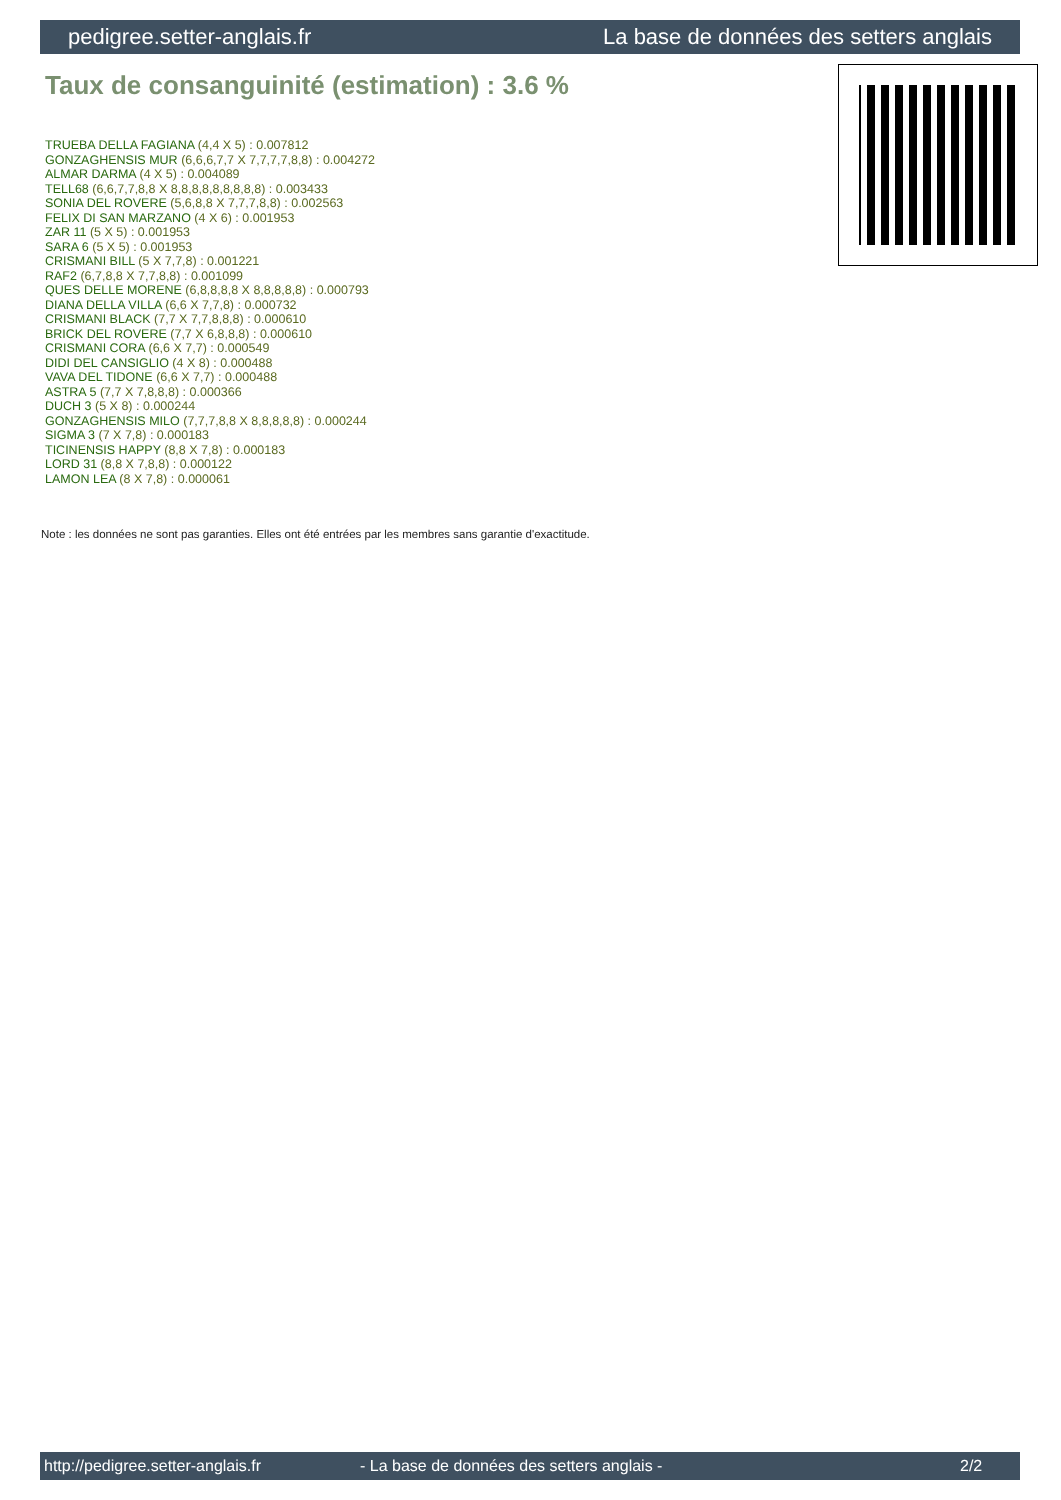pedigree.setter-anglais.fr La base de données des setters anglais
Taux de consanguinité (estimation) : 3.6 %
TRUEBA DELLA FAGIANA (4,4 X 5) : 0.007812
GONZAGHENSIS MUR (6,6,6,7,7 X 7,7,7,7,8,8) : 0.004272
ALMAR DARMA (4 X 5) : 0.004089
TELL68 (6,6,7,7,8,8 X 8,8,8,8,8,8,8,8,8) : 0.003433
SONIA DEL ROVERE (5,6,8,8 X 7,7,7,8,8) : 0.002563
FELIX DI SAN MARZANO (4 X 6) : 0.001953
ZAR 11 (5 X 5) : 0.001953
SARA 6 (5 X 5) : 0.001953
CRISMANI BILL (5 X 7,7,8) : 0.001221
RAF2 (6,7,8,8 X 7,7,8,8) : 0.001099
QUES DELLE MORENE (6,8,8,8,8 X 8,8,8,8,8) : 0.000793
DIANA DELLA VILLA (6,6 X 7,7,8) : 0.000732
CRISMANI BLACK (7,7 X 7,7,8,8,8) : 0.000610
BRICK DEL ROVERE (7,7 X 6,8,8,8) : 0.000610
CRISMANI CORA (6,6 X 7,7) : 0.000549
DIDI DEL CANSIGLIO (4 X 8) : 0.000488
VAVA DEL TIDONE (6,6 X 7,7) : 0.000488
ASTRA 5 (7,7 X 7,8,8,8) : 0.000366
DUCH 3 (5 X 8) : 0.000244
GONZAGHENSIS MILO (7,7,7,8,8 X 8,8,8,8,8) : 0.000244
SIGMA 3 (7 X 7,8) : 0.000183
TICINENSIS HAPPY (8,8 X 7,8) : 0.000183
LORD 31 (8,8 X 7,8,8) : 0.000122
LAMON LEA (8 X 7,8) : 0.000061
Note : les données ne sont pas garanties. Elles ont été entrées par les membres sans garantie d'exactitude.
http://pedigree.setter-anglais.fr - La base de données des setters anglais - 2/2